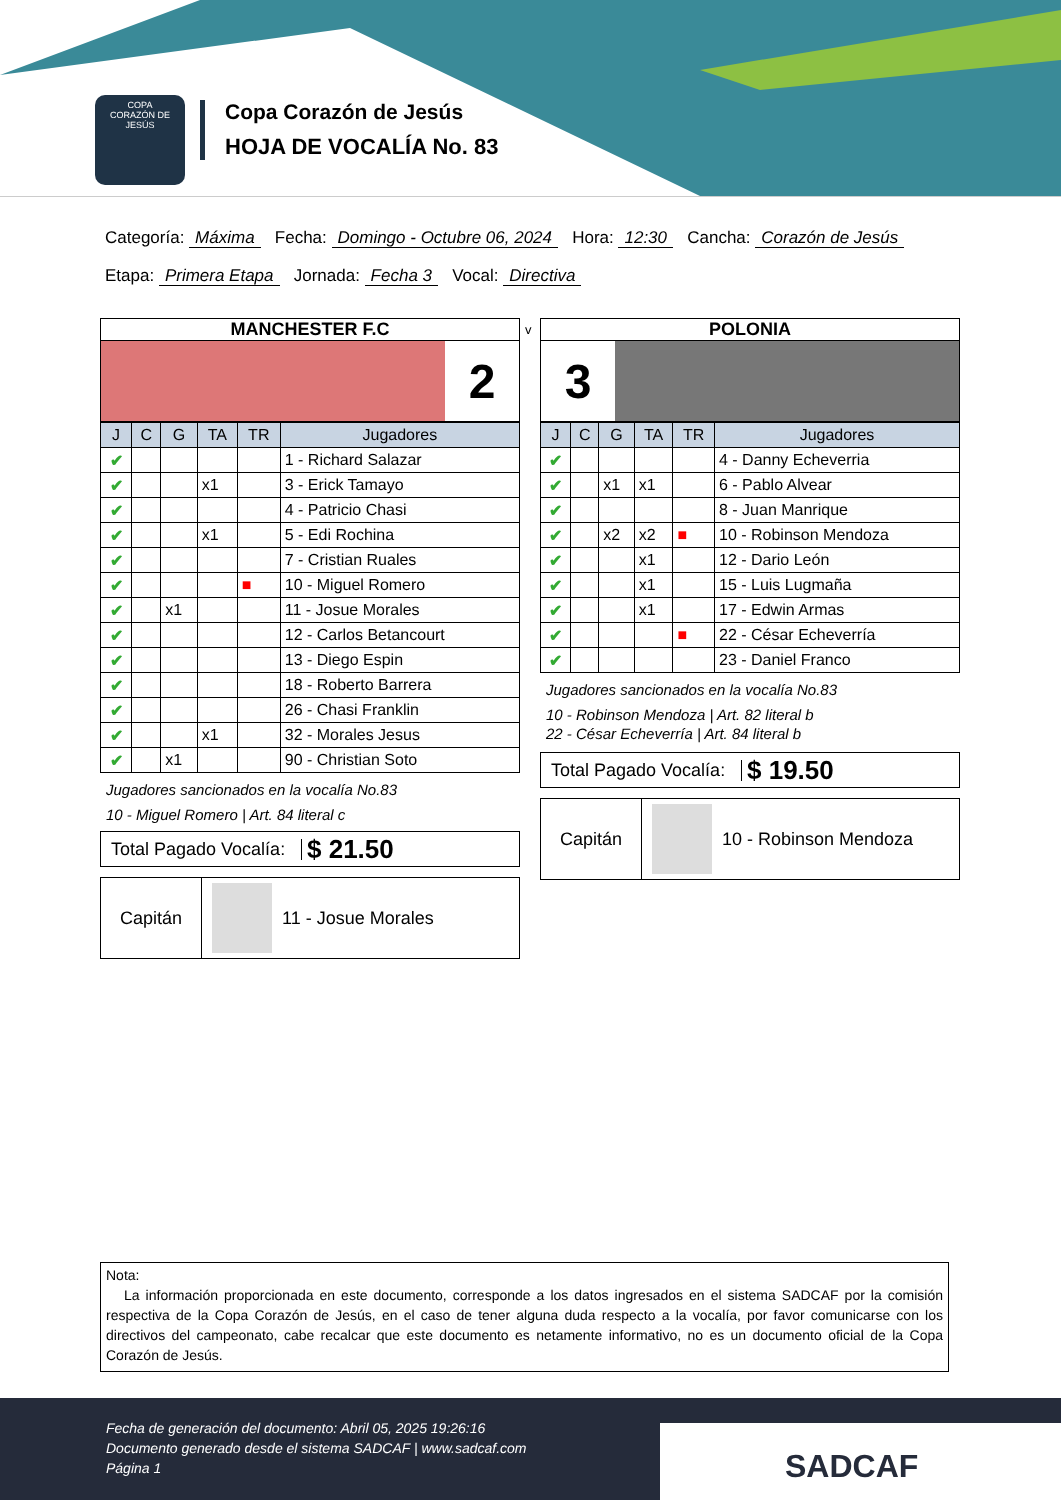COPA
CORAZÓN DE JESÚS
Copa Corazón de Jesús
HOJA DE VOCALÍA No. 83
Categoría: Máxima Fecha: Domingo - Octubre 06, 2024 Hora: 12:30 Cancha: Corazón de Jesús
Etapa: Primera Etapa Jornada: Fecha 3 Vocal: Directiva
MANCHESTER F.C
2
| J | C | G | TA | TR | Jugadores |
| --- | --- | --- | --- | --- | --- |
| ✔ | | | | | 1 - Richard Salazar |
| ✔ | | | x1 | | 3 - Erick Tamayo |
| ✔ | | | | | 4 - Patricio Chasi |
| ✔ | | | x1 | | 5 - Edi Rochina |
| ✔ | | | | | 7 - Cristian Ruales |
| ✔ | | | | ■ | 10 - Miguel Romero |
| ✔ | | x1 | | | 11 - Josue Morales |
| ✔ | | | | | 12 - Carlos Betancourt |
| ✔ | | | | | 13 - Diego Espin |
| ✔ | | | | | 18 - Roberto Barrera |
| ✔ | | | | | 26 - Chasi Franklin |
| ✔ | | | x1 | | 32 - Morales Jesus |
| ✔ | | x1 | | | 90 - Christian Soto |
Jugadores sancionados en la vocalía No.83
10 - Miguel Romero | Art. 84 literal c
Total Pagado Vocalía:
$ 21.50
Capitán
11 - Josue Morales
v
POLONIA
3
| J | C | G | TA | TR | Jugadores |
| --- | --- | --- | --- | --- | --- |
| ✔ | | | | | 4 - Danny Echeverria |
| ✔ | | x1 | x1 | | 6 - Pablo Alvear |
| ✔ | | | | | 8 - Juan Manrique |
| ✔ | | x2 | x2 | ■ | 10 - Robinson Mendoza |
| ✔ | | | x1 | | 12 - Dario León |
| ✔ | | | x1 | | 15 - Luis Lugmaña |
| ✔ | | | x1 | | 17 - Edwin Armas |
| ✔ | | | | ■ | 22 - César Echeverría |
| ✔ | | | | | 23 - Daniel Franco |
Jugadores sancionados en la vocalía No.83
10 - Robinson Mendoza | Art. 82 literal b
22 - César Echeverría | Art. 84 literal b
Total Pagado Vocalía:
$ 19.50
Capitán
10 - Robinson Mendoza
Nota:
La información proporcionada en este documento, corresponde a los datos ingresados en el sistema SADCAF por la comisión respectiva de la Copa Corazón de Jesús, en el caso de tener alguna duda respecto a la vocalía, por favor comunicarse con los directivos del campeonato, cabe recalcar que este documento es netamente informativo, no es un documento oficial de la Copa Corazón de Jesús.
Fecha de generación del documento: Abril 05, 2025 19:26:16
Documento generado desde el sistema SADCAF | www.sadcaf.com
Página 1
SADCAF